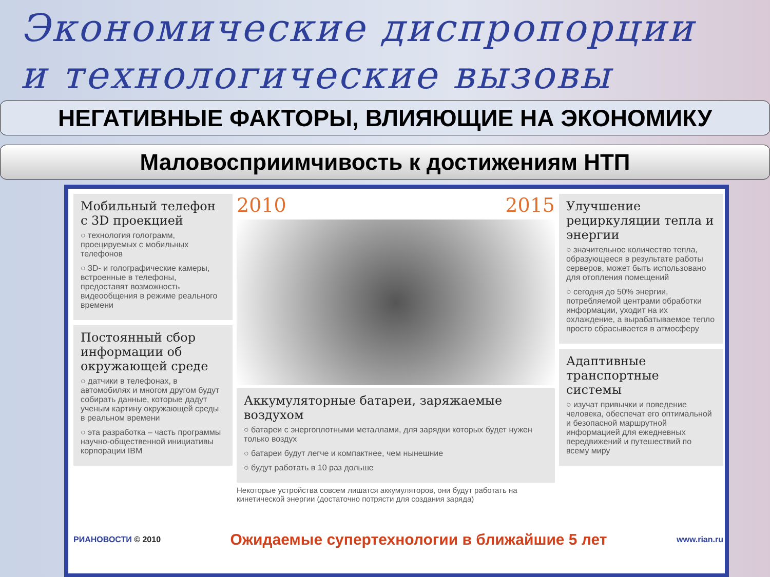Экономические диспропорции
и технологические вызовы
НЕГАТИВНЫЕ ФАКТОРЫ, ВЛИЯЮЩИЕ НА ЭКОНОМИКУ
Маловосприимчивость к достижениям НТП
Мобильный телефон с 3D проекцией
○ технология голограмм, проецируемых с мобильных телефонов
○ 3D- и голографические камеры, встроенные в телефоны, предоставят возможность видеообщения в режиме реального времени
Постоянный сбор информации об окружающей среде
○ датчики в телефонах, в автомобилях и многом другом будут собирать данные, которые дадут ученым картину окружающей среды в реальном времени
○ эта разработка – часть программы научно-общественной инициативы корпорации IBM
2010 2015
Аккумуляторные батареи, заряжаемые воздухом
○ батареи с энергоплотными металлами, для зарядки которых будет нужен только воздух
○ батареи будут легче и компактнее, чем нынешние
○ будут работать в 10 раз дольше
Некоторые устройства совсем лишатся аккумуляторов, они будут работать на кинетической энергии (достаточно потрясти для создания заряда)
Улучшение рециркуляции тепла и энергии
○ значительное количество тепла, образующееся в результате работы серверов, может быть использовано для отопления помещений
○ сегодня до 50% энергии, потребляемой центрами обработки информации, уходит на их охлаждение, а вырабатываемое тепло просто сбрасывается в атмосферу
Адаптивные транспортные системы
○ изучат привычки и поведение человека, обеспечат его оптимальной и безопасной маршрутной информацией для ежедневных передвижений и путешествий по всему миру
РИАНОВОСТИ © 2010 Ожидаемые супертехнологии в ближайшие 5 лет www.rian.ru